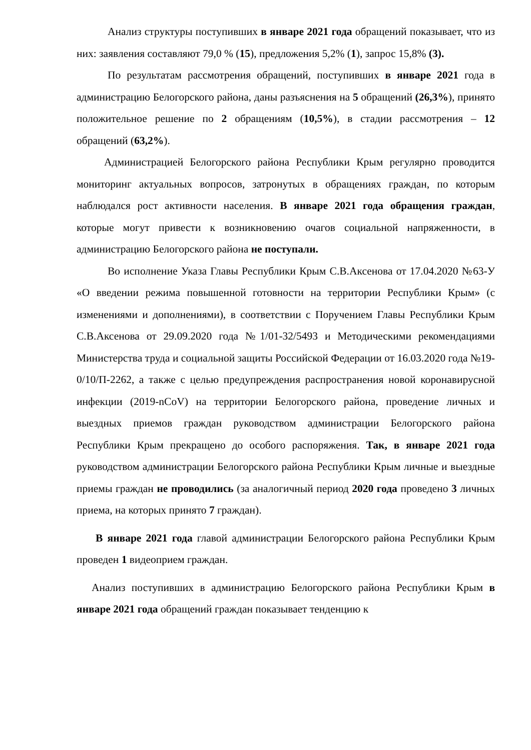Анализ структуры поступивших в январе 2021 года обращений показывает, что из них: заявления составляют 79,0 % (15), предложения 5,2% (1), запрос 15,8% (3).
По результатам рассмотрения обращений, поступивших в январе 2021 года в администрацию Белогорского района, даны разъяснения на 5 обращений (26,3%), принято положительное решение по 2 обращениям (10,5%), в стадии рассмотрения – 12 обращений (63,2%).
Администрацией Белогорского района Республики Крым регулярно проводится мониторинг актуальных вопросов, затронутых в обращениях граждан, по которым наблюдался рост активности населения. В январе 2021 года обращения граждан, которые могут привести к возникновению очагов социальной напряженности, в администрацию Белогорского района не поступали.
Во исполнение Указа Главы Республики Крым С.В.Аксенова от 17.04.2020 №63-У «О введении режима повышенной готовности на территории Республики Крым» (с изменениями и дополнениями), в соответствии с Поручением Главы Республики Крым С.В.Аксенова от 29.09.2020 года №1/01-32/5493 и Методическими рекомендациями Министерства труда и социальной защиты Российской Федерации от 16.03.2020 года №19-0/10/П-2262, а также с целью предупреждения распространения новой коронавирусной инфекции (2019-nCoV) на территории Белогорского района, проведение личных и выездных приемов граждан руководством администрации Белогорского района Республики Крым прекращено до особого распоряжения. Так, в январе 2021 года руководством администрации Белогорского района Республики Крым личные и выездные приемы граждан не проводились (за аналогичный период 2020 года проведено 3 личных приема, на которых принято 7 граждан).
В январе 2021 года главой администрации Белогорского района Республики Крым проведен 1 видеоприем граждан.
Анализ поступивших в администрацию Белогорского района Республики Крым в январе 2021 года обращений граждан показывает тенденцию к